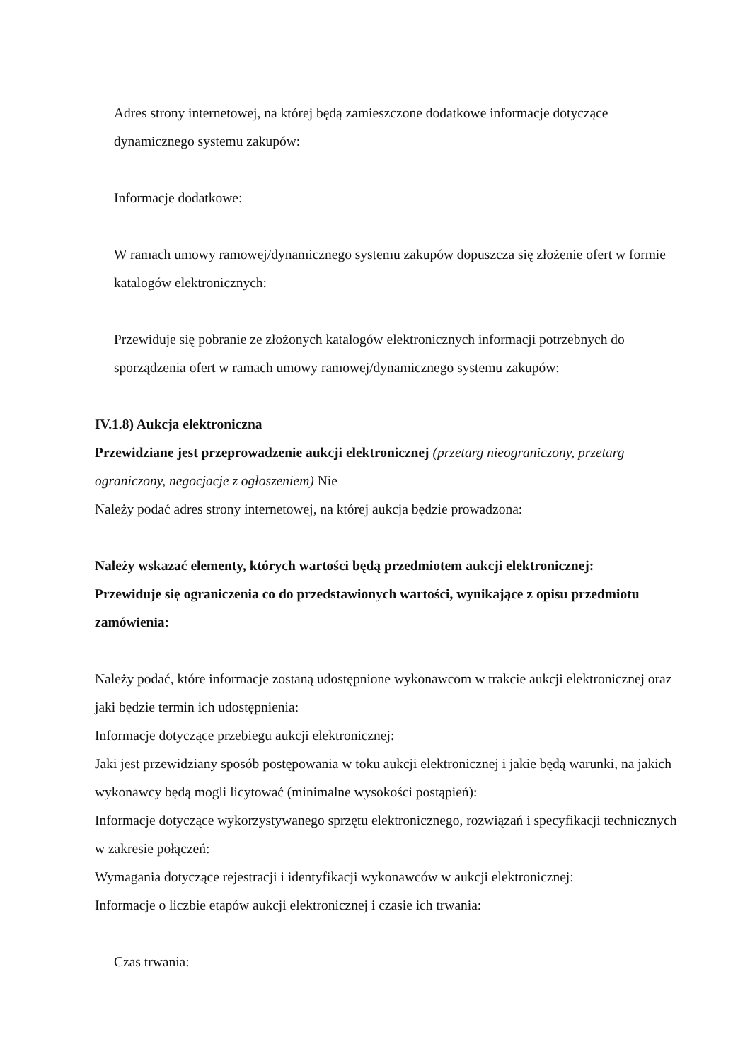Adres strony internetowej, na której będą zamieszczone dodatkowe informacje dotyczące dynamicznego systemu zakupów:
Informacje dodatkowe:
W ramach umowy ramowej/dynamicznego systemu zakupów dopuszcza się złożenie ofert w formie katalogów elektronicznych:
Przewiduje się pobranie ze złożonych katalogów elektronicznych informacji potrzebnych do sporządzenia ofert w ramach umowy ramowej/dynamicznego systemu zakupów:
IV.1.8) Aukcja elektroniczna
Przewidziane jest przeprowadzenie aukcji elektronicznej (przetarg nieograniczony, przetarg ograniczony, negocjacje z ogłoszeniem) Nie
Należy podać adres strony internetowej, na której aukcja będzie prowadzona:
Należy wskazać elementy, których wartości będą przedmiotem aukcji elektronicznej:
Przewiduje się ograniczenia co do przedstawionych wartości, wynikające z opisu przedmiotu zamówienia:
Należy podać, które informacje zostaną udostępnione wykonawcom w trakcie aukcji elektronicznej oraz jaki będzie termin ich udostępnienia:
Informacje dotyczące przebiegu aukcji elektronicznej:
Jaki jest przewidziany sposób postępowania w toku aukcji elektronicznej i jakie będą warunki, na jakich wykonawcy będą mogli licytować (minimalne wysokości postąpień):
Informacje dotyczące wykorzystywanego sprzętu elektronicznego, rozwiązań i specyfikacji technicznych w zakresie połączeń:
Wymagania dotyczące rejestracji i identyfikacji wykonawców w aukcji elektronicznej:
Informacje o liczbie etapów aukcji elektronicznej i czasie ich trwania:
Czas trwania: